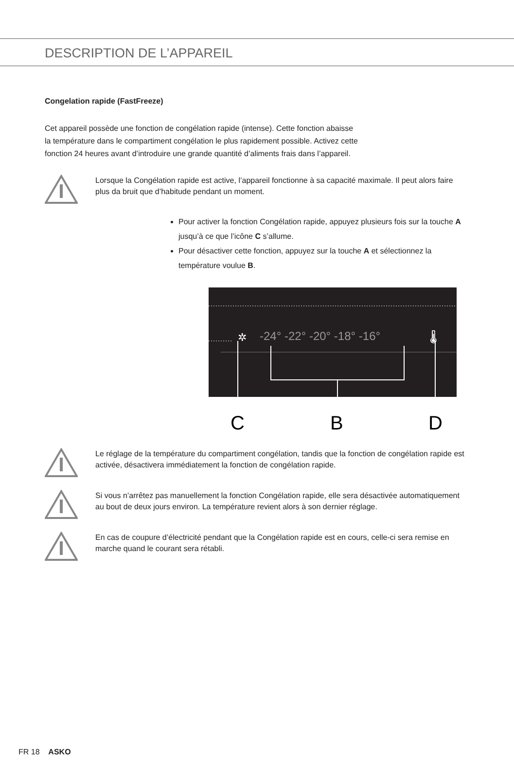DESCRIPTION DE L’APPAREIL
Congelation rapide (FastFreeze)
Cet appareil possède une fonction de congélation rapide (intense). Cette fonction abaisse
la température dans le compartiment congélation le plus rapidement possible. Activez cette
fonction 24 heures avant d’introduire une grande quantité d’aliments frais dans l’appareil.
Lorsque la Congélation rapide est active, l’appareil fonctionne à sa capacité maximale. Il peut alors faire plus da bruit que d’habitude pendant un moment.
Pour activer la fonction Congélation rapide, appuyez plusieurs fois sur la touche A jusqu’à ce que l’icône C s’allume.
Pour désactiver cette fonction, appuyez sur la touche A et sélectionnez la température voulue B.
✲
-24° -22° -20° -18° -16°
🌡
C
B
D
Le réglage de la température du compartiment congélation, tandis que la fonction de congélation rapide est activée, désactivera immédiatement la fonction de congélation rapide.
Si vous n’arrêtez pas manuellement la fonction Congélation rapide, elle sera désactivée automatiquement au bout de deux jours environ. La température revient alors à son dernier réglage.
En cas de coupure d’électricité pendant que la Congélation rapide est en cours, celle-ci sera remise en marche quand le courant sera rétabli.
FR 18 ASKO